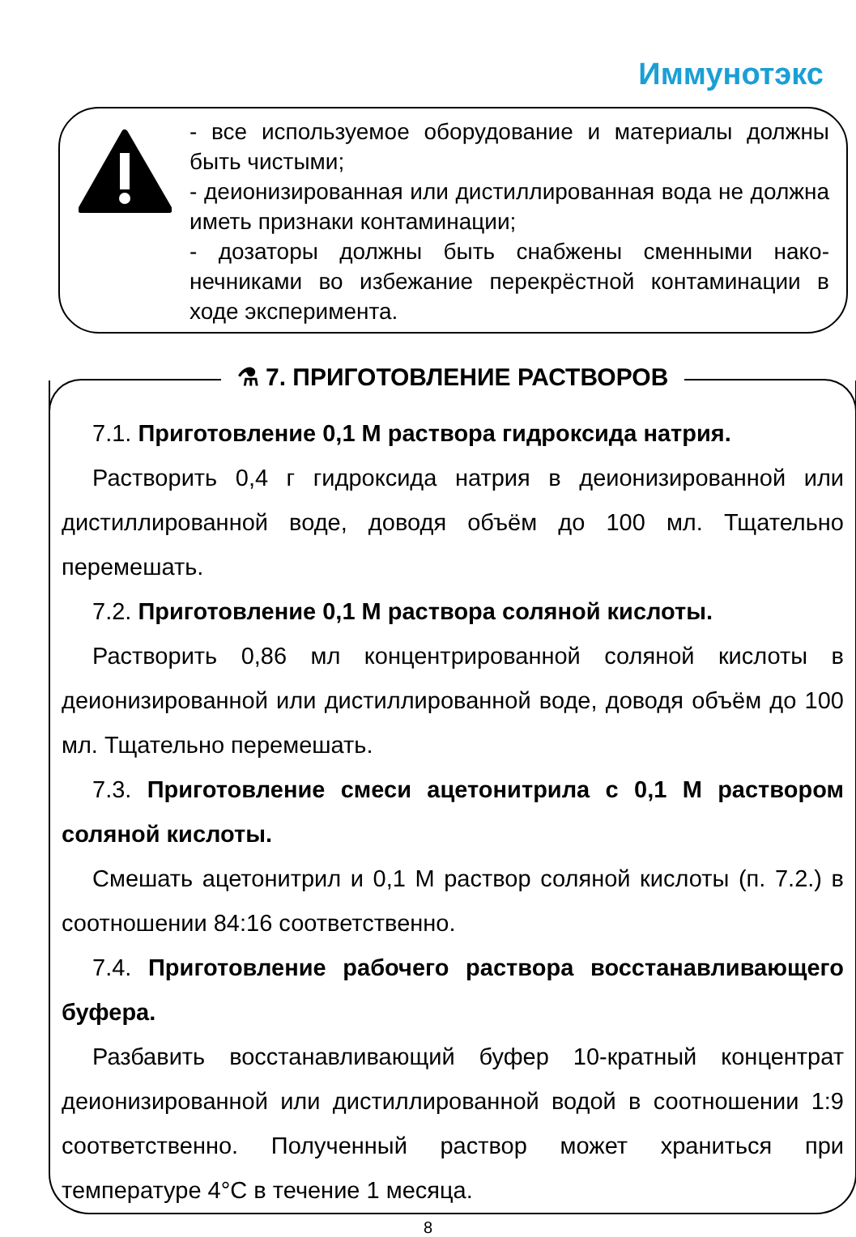Иммунотэкс
- все используемое оборудование и материалы должны быть чистыми;
- деионизированная или дистиллированная вода не должна иметь признаки контаминации;
- дозаторы должны быть снабжены сменными нако­нечниками во избежание перекрёстной контамина­ции в ходе эксперимента.
⚗ 7. ПРИГОТОВЛЕНИЕ РАСТВОРОВ
7.1. Приготовление 0,1 М раствора гидроксида натрия.
Растворить 0,4 г гидроксида натрия в деионизированной или дистиллированной воде, доводя объём до 100 мл. Тщательно перемешать.
7.2. Приготовление 0,1 М раствора соляной кислоты.
Растворить 0,86 мл концентрированной соляной кислоты в деионизированной или дистиллированной воде, доводя объём до 100 мл. Тщательно перемешать.
7.3. Приготовление смеси ацетонитрила с 0,1 М раство­ром соляной кислоты.
Смешать ацетонитрил и 0,1 М раствор соляной кислоты (п. 7.2.) в соотношении 84:16 соответственно.
7.4. Приготовление рабочего раствора восстанавливаю­щего буфера.
Разбавить восстанавливающий буфер 10-кратный концен­трат деионизированной или дистиллированной водой в соот­ношении 1:9 соответственно. Полученный раствор может хра­ниться при температуре 4°С в течение 1 месяца.
8